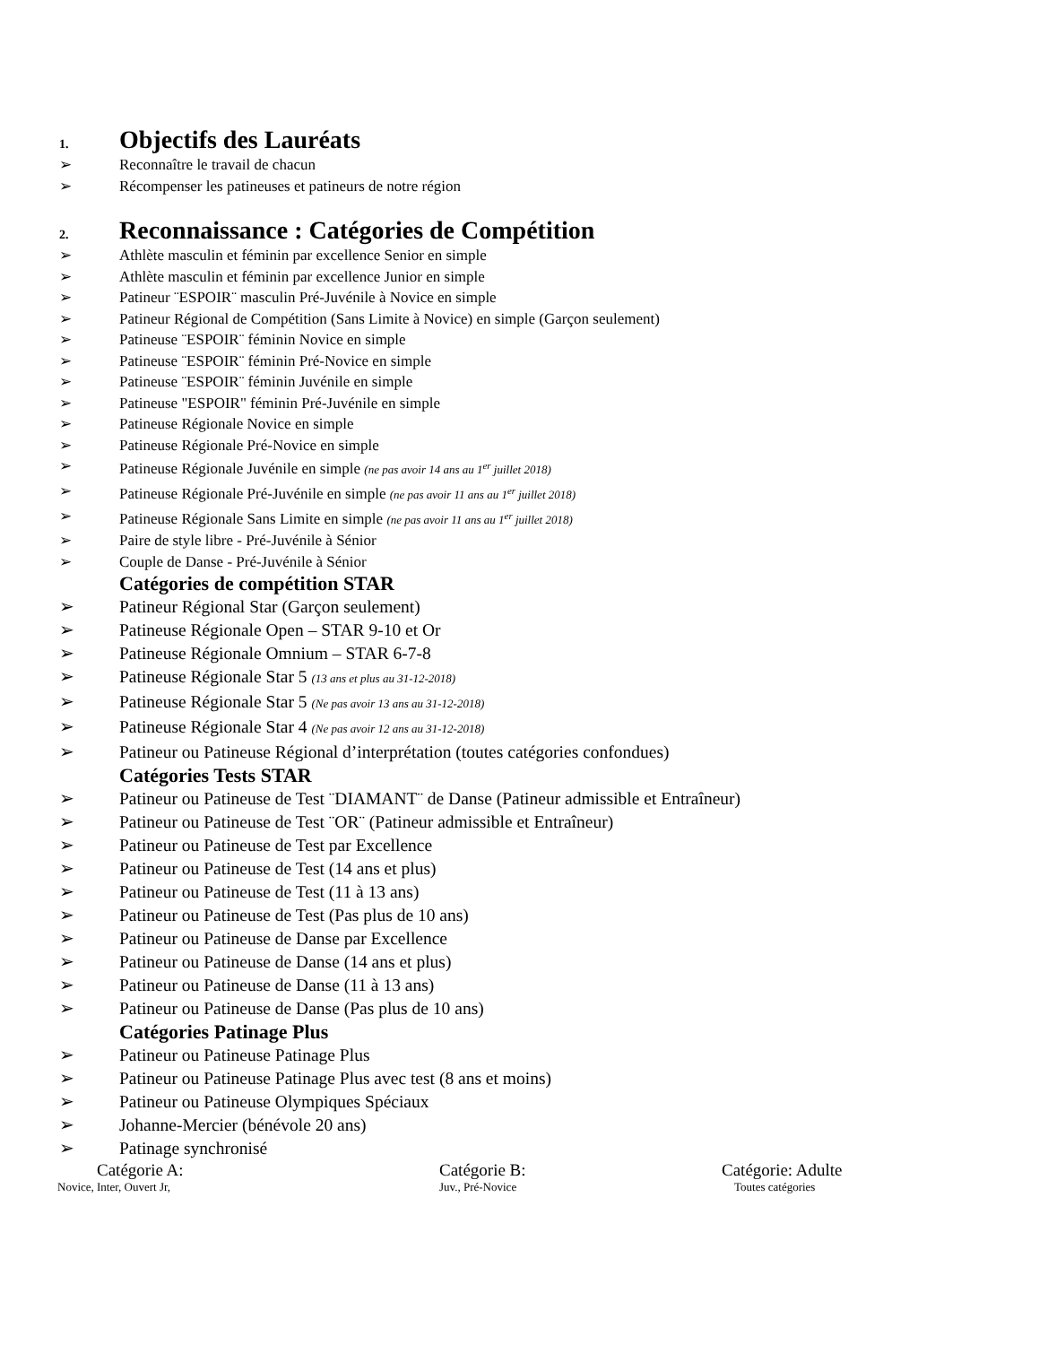1. Objectifs des Lauréats
➢ Reconnaître le travail de chacun
➢ Récompenser les patineuses et patineurs de notre région
2. Reconnaissance : Catégories de Compétition
➢ Athlète masculin et féminin par excellence Senior en simple
➢ Athlète masculin et féminin par excellence Junior en simple
➢ Patineur ¨ESPOIR¨ masculin Pré-Juvénile à Novice en simple
➢ Patineur Régional de Compétition (Sans Limite à Novice) en simple (Garçon seulement)
➢ Patineuse ¨ESPOIR¨ féminin Novice en simple
➢ Patineuse ¨ESPOIR¨ féminin Pré-Novice en simple
➢ Patineuse ¨ESPOIR¨ féminin Juvénile en simple
➢ Patineuse "ESPOIR" féminin Pré-Juvénile en simple
➢ Patineuse Régionale Novice en simple
➢ Patineuse Régionale Pré-Novice en simple
➢ Patineuse Régionale Juvénile en simple (ne pas avoir 14 ans au 1<sup>er</sup> juillet 2018)
➢ Patineuse Régionale Pré-Juvénile en simple (ne pas avoir 11 ans au 1<sup>er</sup> juillet 2018)
➢ Patineuse Régionale Sans Limite en simple (ne pas avoir 11 ans au 1<sup>er</sup> juillet 2018)
➢ Paire de style libre - Pré-Juvénile à Sénior
➢ Couple de Danse - Pré-Juvénile à Sénior
Catégories de compétition STAR
➢ Patineur Régional Star (Garçon seulement)
➢ Patineuse Régionale Open – STAR 9-10 et Or
➢ Patineuse Régionale Omnium – STAR 6-7-8
➢ Patineuse Régionale Star 5 (13 ans et plus au 31-12-2018)
➢ Patineuse Régionale Star 5 (Ne pas avoir 13 ans au 31-12-2018)
➢ Patineuse Régionale Star 4 (Ne pas avoir 12 ans au 31-12-2018)
➢ Patineur ou Patineuse Régional d’interprétation (toutes catégories confondues)
Catégories Tests STAR
➢ Patineur ou Patineuse de Test ¨DIAMANT¨ de Danse (Patineur admissible et Entraîneur)
➢ Patineur ou Patineuse de Test ¨OR¨ (Patineur admissible et Entraîneur)
➢ Patineur ou Patineuse de Test par Excellence
➢ Patineur ou Patineuse de Test (14 ans et plus)
➢ Patineur ou Patineuse de Test (11 à 13 ans)
➢ Patineur ou Patineuse de Test (Pas plus de 10 ans)
➢ Patineur ou Patineuse de Danse par Excellence
➢ Patineur ou Patineuse de Danse (14 ans et plus)
➢ Patineur ou Patineuse de Danse (11 à 13 ans)
➢ Patineur ou Patineuse de Danse (Pas plus de 10 ans)
Catégories Patinage Plus
➢ Patineur ou Patineuse Patinage Plus
➢ Patineur ou Patineuse Patinage Plus avec test (8 ans et moins)
➢ Patineur ou Patineuse Olympiques Spéciaux
➢ Johanne-Mercier (bénévole 20 ans)
➢ Patinage synchronisé
Catégorie A:
Novice, Inter, Ouvert Jr,
Catégorie B:
Juv., Pré-Novice
Catégorie: Adulte
Toutes catégories